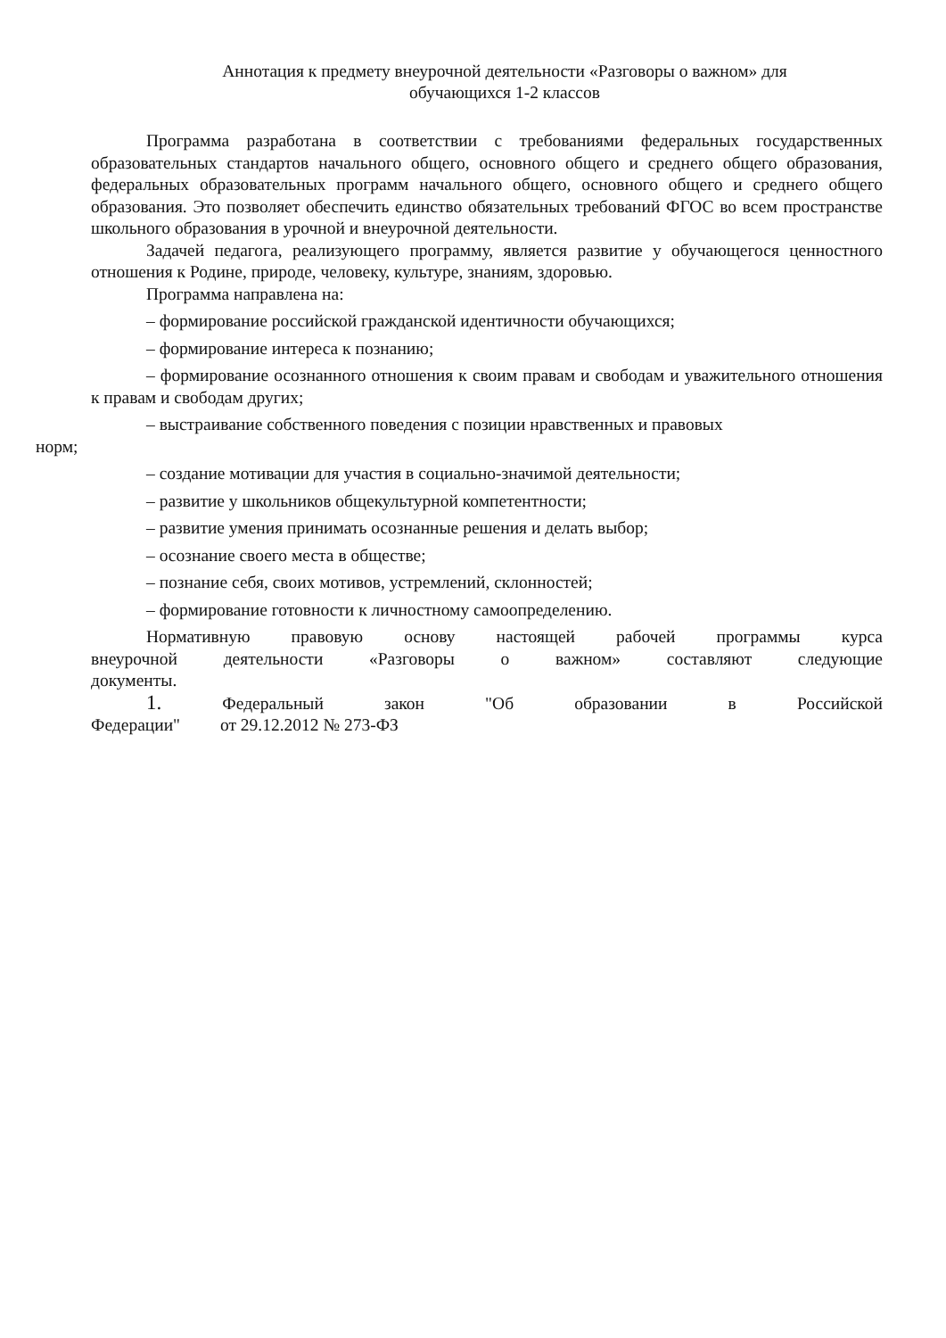Аннотация к предмету внеурочной деятельности «Разговоры о важном» для
обучающихся 1-2 классов
Программа разработана в соответствии с требованиями федеральных государственных образовательных стандартов начального общего, основного общего и среднего общего образования, федеральных образовательных программ начального общего, основного общего и среднего общего образования. Это позволяет обеспечить единство обязательных требований ФГОС во всем пространстве школьного образования в урочной и внеурочной деятельности.
Задачей педагога, реализующего программу, является развитие у обучающегося ценностного отношения к Родине, природе, человеку, культуре, знаниям, здоровью.
Программа направлена на:
– формирование российской гражданской идентичности обучающихся;
– формирование интереса к познанию;
– формирование осознанного отношения к своим правам и свободам и уважительного отношения к правам и свободам других;
– выстраивание собственного поведения с позиции нравственных и правовых
норм;
– создание мотивации для участия в социально-значимой деятельности;
– развитие у школьников общекультурной компетентности;
– развитие умения принимать осознанные решения и делать выбор;
– осознание своего места в обществе;
– познание себя, своих мотивов, устремлений, склонностей;
– формирование готовности к личностному самоопределению.
Нормативную правовую основу настоящей рабочей программы курса внеурочной деятельности «Разговоры о важном» составляют следующие документы.
1. Федеральный закон "Об образовании в Российской Федерации" от 29.12.2012 № 273-ФЗ